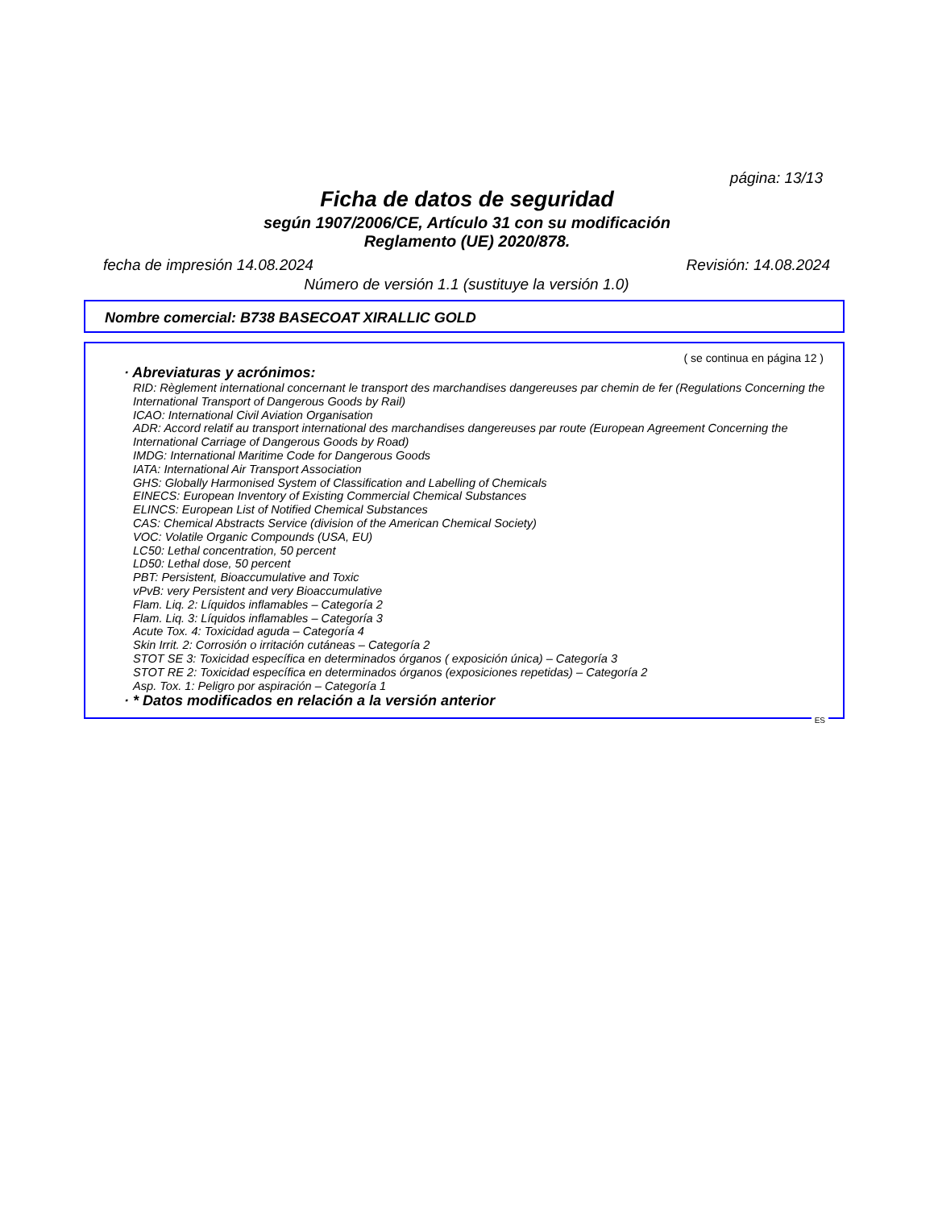página: 13/13
Ficha de datos de seguridad
según 1907/2006/CE, Artículo 31 con su modificación
Reglamento (UE) 2020/878.
fecha de impresión 14.08.2024 Revisión: 14.08.2024
Número de versión 1.1 (sustituye la versión 1.0)
Nombre comercial: B738 BASECOAT XIRALLIC GOLD
( se continua en página 12 )
· Abreviaturas y acrónimos:
RID: Règlement international concernant le transport des marchandises dangereuses par chemin de fer (Regulations Concerning the International Transport of Dangerous Goods by Rail)
ICAO: International Civil Aviation Organisation
ADR: Accord relatif au transport international des marchandises dangereuses par route (European Agreement Concerning the International Carriage of Dangerous Goods by Road)
IMDG: International Maritime Code for Dangerous Goods
IATA: International Air Transport Association
GHS: Globally Harmonised System of Classification and Labelling of Chemicals
EINECS: European Inventory of Existing Commercial Chemical Substances
ELINCS: European List of Notified Chemical Substances
CAS: Chemical Abstracts Service (division of the American Chemical Society)
VOC: Volatile Organic Compounds (USA, EU)
LC50: Lethal concentration, 50 percent
LD50: Lethal dose, 50 percent
PBT: Persistent, Bioaccumulative and Toxic
vPvB: very Persistent and very Bioaccumulative
Flam. Liq. 2: Líquidos inflamables – Categoría 2
Flam. Liq. 3: Líquidos inflamables – Categoría 3
Acute Tox. 4: Toxicidad aguda – Categoría 4
Skin Irrit. 2: Corrosión o irritación cutáneas – Categoría 2
STOT SE 3: Toxicidad específica en determinados órganos ( exposición única) – Categoría 3
STOT RE 2: Toxicidad específica en determinados órganos (exposiciones repetidas) – Categoría 2
Asp. Tox. 1: Peligro por aspiración – Categoría 1
· * Datos modificados en relación a la versión anterior
ES